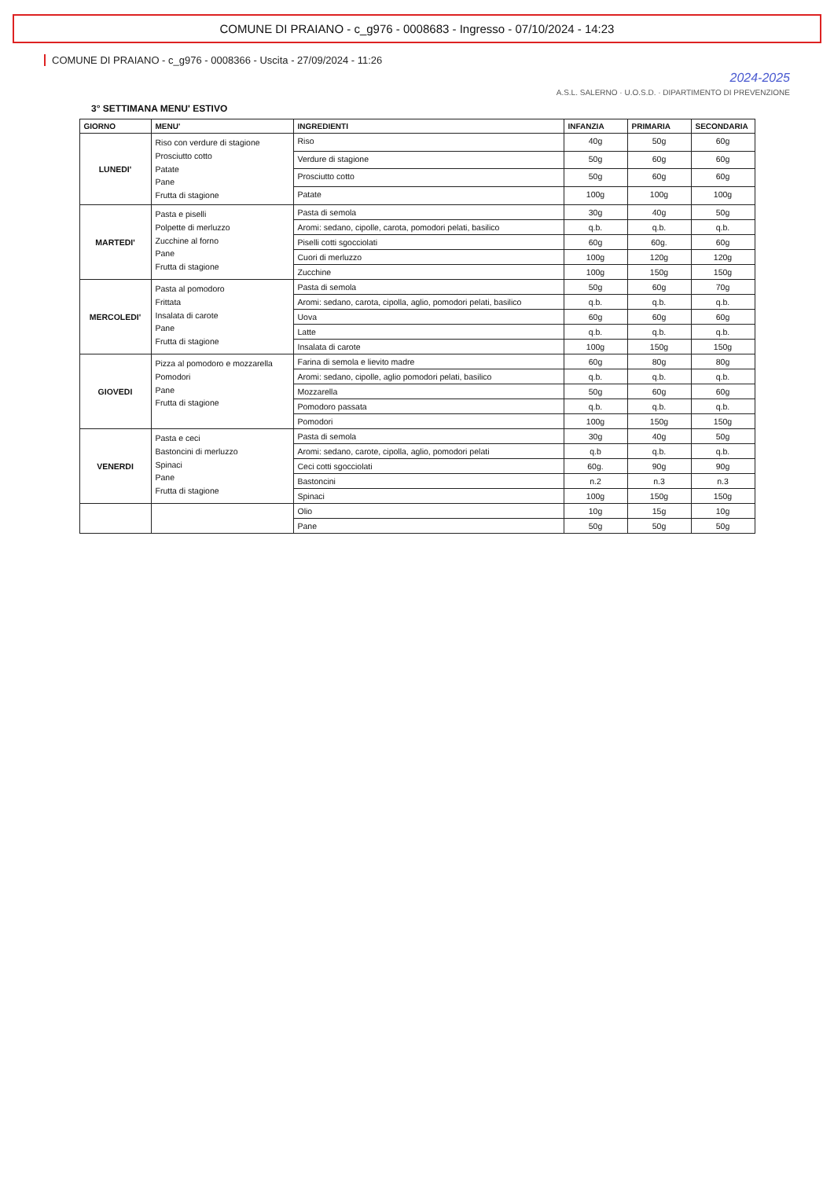COMUNE DI PRAIANO - c_g976 - 0008683 - Ingresso - 07/10/2024 - 14:23
COMUNE DI PRAIANO - c_g976 - 0008366 - Uscita - 27/09/2024 - 11:26
2024-2025
A.S.L. SALERNO · U.O.S.D. · DIPARTIMENTO DI PREVENZIONE
3° SETTIMANA MENU' ESTIVO
| GIORNO | MENU' | INGREDIENTI | INFANZIA | PRIMARIA | SECONDARIA |
| --- | --- | --- | --- | --- | --- |
| LUNEDI' | Riso con verdure di stagione Prosciutto cotto Patate Pane Frutta di stagione | Riso | 40g | 50g | 60g |
| | | Verdure di stagione | 50g | 60g | 60g |
| | | Prosciutto cotto | 50g | 60g | 60g |
| | | Patate | 100g | 100g | 100g |
| MARTEDI' | Pasta e piselli Polpette di merluzzo Zucchine al forno Pane Frutta di stagione | Pasta di semola | 30g | 40g | 50g |
| | | Aromi: sedano, cipolle, carota, pomodori pelati, basilico | q.b. | q.b. | q.b. |
| | | Piselli cotti sgocciolati | 60g | 60g. | 60g |
| | | Cuori di merluzzo | 100g | 120g | 120g |
| | | Zucchine | 100g | 150g | 150g |
| MERCOLEDI' | Pasta al pomodoro Frittata Insalata di carote Pane Frutta di stagione | Pasta di semola | 50g | 60g | 70g |
| | | Aromi: sedano, carota, cipolla, aglio, pomodori pelati, basilico | q.b. | q.b. | q.b. |
| | | Uova | 60g | 60g | 60g |
| | | Latte | q.b. | q.b. | q.b. |
| | | Insalata di carote | 100g | 150g | 150g |
| GIOVEDI | Pizza al pomodoro e mozzarella Pomodori Pane Frutta di stagione | Farina di semola e lievito madre | 60g | 80g | 80g |
| | | Aromi: sedano, cipolle, aglio pomodori pelati, basilico | q.b. | q.b. | q.b. |
| | | Mozzarella | 50g | 60g | 60g |
| | | Pomodoro passata | q.b. | q.b. | q.b. |
| | | Pomodori | 100g | 150g | 150g |
| VENERDI | Pasta e ceci Bastoncini di merluzzo Spinaci Pane Frutta di stagione | Pasta di semola | 30g | 40g | 50g |
| | | Aromi: sedano, carote, cipolla, aglio, pomodori pelati | q.b | q.b. | q.b. |
| | | Ceci cotti sgocciolati | 60g. | 90g | 90g |
| | | Bastoncini | n.2 | n.3 | n.3 |
| | | Spinaci | 100g | 150g | 150g |
| | | Olio | 10g | 15g | 10g |
| | | Pane | 50g | 50g | 50g |